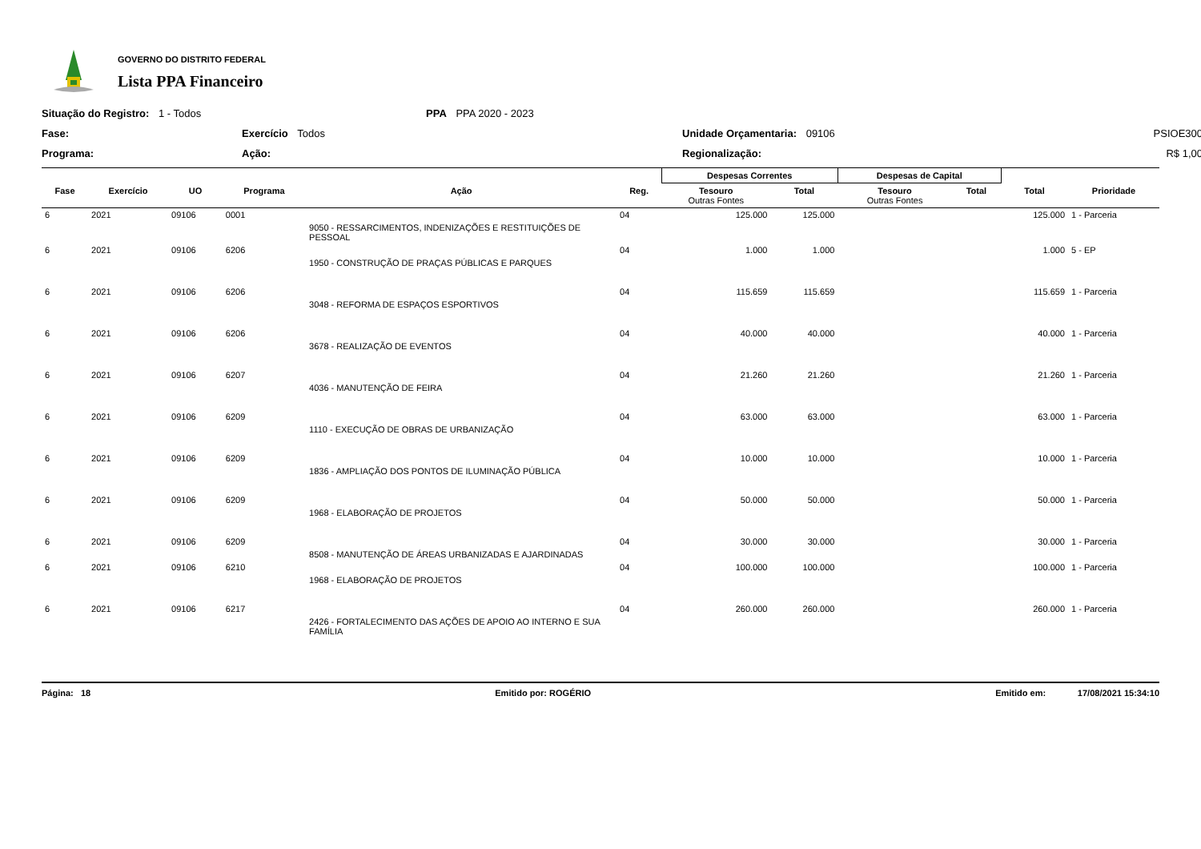GOVERNO DO DISTRITO FEDERAL
Lista PPA Financeiro
Situação do Registro: 1 - Todos
PPA PPA 2020 - 2023
Fase:
Exercício Todos
Unidade Orçamentaria: 09106
PSIOE300
Programa:
Ação:
Regionalização:
R$ 1,00
| | | | | | | Despesas Correntes | | Despesas de Capital | | | |
| --- | --- | --- | --- | --- | --- | --- | --- | --- | --- | --- | --- |
| Fase | Exercício | UO | Programa | Ação | Reg. | Tesouro Outras Fontes | Total | Tesouro Outras Fontes | Total | Total | Prioridade |
| 6 | 2021 | 09106 | 0001 | 9050 - RESSARCIMENTOS, INDENIZAÇÕES E RESTITUIÇÕES DE PESSOAL | 04 | 125.000 | 125.000 | | | 125.000 | 1 - Parceria |
| 6 | 2021 | 09106 | 6206 | 1950 - CONSTRUÇÃO DE PRAÇAS PÚBLICAS E PARQUES | 04 | 1.000 | 1.000 | | | 1.000 | 5 - EP |
| 6 | 2021 | 09106 | 6206 | 3048 - REFORMA DE ESPAÇOS ESPORTIVOS | 04 | 115.659 | 115.659 | | | 115.659 | 1 - Parceria |
| 6 | 2021 | 09106 | 6206 | 3678 - REALIZAÇÃO DE EVENTOS | 04 | 40.000 | 40.000 | | | 40.000 | 1 - Parceria |
| 6 | 2021 | 09106 | 6207 | 4036 - MANUTENÇÃO DE FEIRA | 04 | 21.260 | 21.260 | | | 21.260 | 1 - Parceria |
| 6 | 2021 | 09106 | 6209 | 1110 - EXECUÇÃO DE OBRAS DE URBANIZAÇÃO | 04 | 63.000 | 63.000 | | | 63.000 | 1 - Parceria |
| 6 | 2021 | 09106 | 6209 | 1836 - AMPLIAÇÃO DOS PONTOS DE ILUMINAÇÃO PÚBLICA | 04 | 10.000 | 10.000 | | | 10.000 | 1 - Parceria |
| 6 | 2021 | 09106 | 6209 | 1968 - ELABORAÇÃO DE PROJETOS | 04 | 50.000 | 50.000 | | | 50.000 | 1 - Parceria |
| 6 | 2021 | 09106 | 6209 | 8508 - MANUTENÇÃO DE ÁREAS URBANIZADAS E AJARDINADAS | 04 | 30.000 | 30.000 | | | 30.000 | 1 - Parceria |
| 6 | 2021 | 09106 | 6210 | 1968 - ELABORAÇÃO DE PROJETOS | 04 | 100.000 | 100.000 | | | 100.000 | 1 - Parceria |
| 6 | 2021 | 09106 | 6217 | 2426 - FORTALECIMENTO DAS AÇÕES DE APOIO AO INTERNO E SUA FAMÍLIA | 04 | 260.000 | 260.000 | | | 260.000 | 1 - Parceria |
Página: 18 Emitido por: ROGÉRIO Emitido em: 17/08/2021 15:34:10